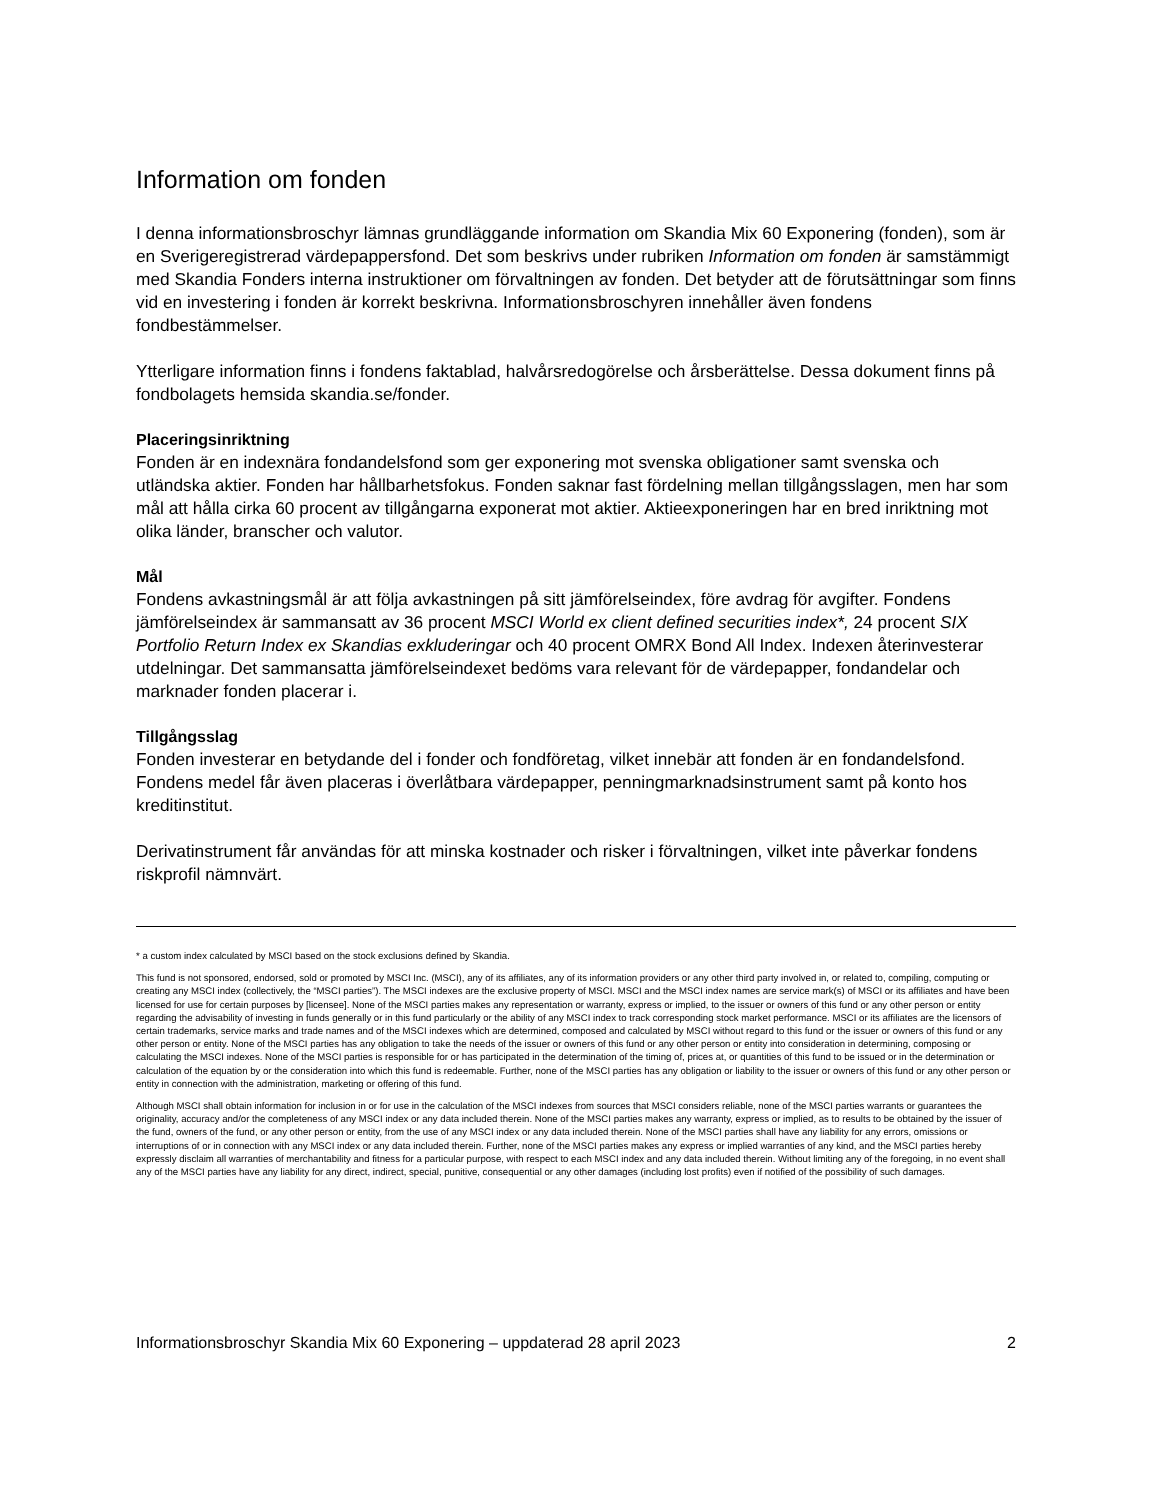Information om fonden
I denna informationsbroschyr lämnas grundläggande information om Skandia Mix 60 Exponering (fonden), som är en Sverigeregistrerad värdepappersfond. Det som beskrivs under rubriken Information om fonden är samstämmigt med Skandia Fonders interna instruktioner om förvaltningen av fonden. Det betyder att de förutsättningar som finns vid en investering i fonden är korrekt beskrivna. Informationsbroschyren innehåller även fondens fondbestämmelser.
Ytterligare information finns i fondens faktablad, halvårsredogörelse och årsberättelse. Dessa dokument finns på fondbolagets hemsida skandia.se/fonder.
Placeringsinriktning
Fonden är en indexnära fondandelsfond som ger exponering mot svenska obligationer samt svenska och utländska aktier. Fonden har hållbarhetsfokus. Fonden saknar fast fördelning mellan tillgångsslagen, men har som mål att hålla cirka 60 procent av tillgångarna exponerat mot aktier. Aktieexponeringen har en bred inriktning mot olika länder, branscher och valutor.
Mål
Fondens avkastningsmål är att följa avkastningen på sitt jämförelseindex, före avdrag för avgifter. Fondens jämförelseindex är sammansatt av 36 procent MSCI World ex client defined securities index*, 24 procent SIX Portfolio Return Index ex Skandias exkluderingar och 40 procent OMRX Bond All Index. Indexen återinvesterar utdelningar. Det sammansatta jämförelseindexet bedöms vara relevant för de värdepapper, fondandelar och marknader fonden placerar i.
Tillgångsslag
Fonden investerar en betydande del i fonder och fondföretag, vilket innebär att fonden är en fondandelsfond. Fondens medel får även placeras i överlåtbara värdepapper, penningmarknadsinstrument samt på konto hos kreditinstitut.
Derivatinstrument får användas för att minska kostnader och risker i förvaltningen, vilket inte påverkar fondens riskprofil nämnvärt.
* a custom index calculated by MSCI based on the stock exclusions defined by Skandia.
This fund is not sponsored, endorsed, sold or promoted by MSCI Inc. (MSCI), any of its affiliates, any of its information providers or any other third party involved in, or related to, compiling, computing or creating any MSCI index (collectively, the “MSCI parties”). The MSCI indexes are the exclusive property of MSCI. MSCI and the MSCI index names are service mark(s) of MSCI or its affiliates and have been licensed for use for certain purposes by [licensee]. None of the MSCI parties makes any representation or warranty, express or implied, to the issuer or owners of this fund or any other person or entity regarding the advisability of investing in funds generally or in this fund particularly or the ability of any MSCI index to track corresponding stock market performance. MSCI or its affiliates are the licensors of certain trademarks, service marks and trade names and of the MSCI indexes which are determined, composed and calculated by MSCI without regard to this fund or the issuer or owners of this fund or any other person or entity. None of the MSCI parties has any obligation to take the needs of the issuer or owners of this fund or any other person or entity into consideration in determining, composing or calculating the MSCI indexes. None of the MSCI parties is responsible for or has participated in the determination of the timing of, prices at, or quantities of this fund to be issued or in the determination or calculation of the equation by or the consideration into which this fund is redeemable. Further, none of the MSCI parties has any obligation or liability to the issuer or owners of this fund or any other person or entity in connection with the administration, marketing or offering of this fund.
Although MSCI shall obtain information for inclusion in or for use in the calculation of the MSCI indexes from sources that MSCI considers reliable, none of the MSCI parties warrants or guarantees the originality, accuracy and/or the completeness of any MSCI index or any data included therein. None of the MSCI parties makes any warranty, express or implied, as to results to be obtained by the issuer of the fund, owners of the fund, or any other person or entity, from the use of any MSCI index or any data included therein. None of the MSCI parties shall have any liability for any errors, omissions or interruptions of or in connection with any MSCI index or any data included therein. Further, none of the MSCI parties makes any express or implied warranties of any kind, and the MSCI parties hereby expressly disclaim all warranties of merchantability and fitness for a particular purpose, with respect to each MSCI index and any data included therein. Without limiting any of the foregoing, in no event shall any of the MSCI parties have any liability for any direct, indirect, special, punitive, consequential or any other damages (including lost profits) even if notified of the possibility of such damages.
Informationsbroschyr Skandia Mix 60 Exponering – uppdaterad 28 april 2023 2